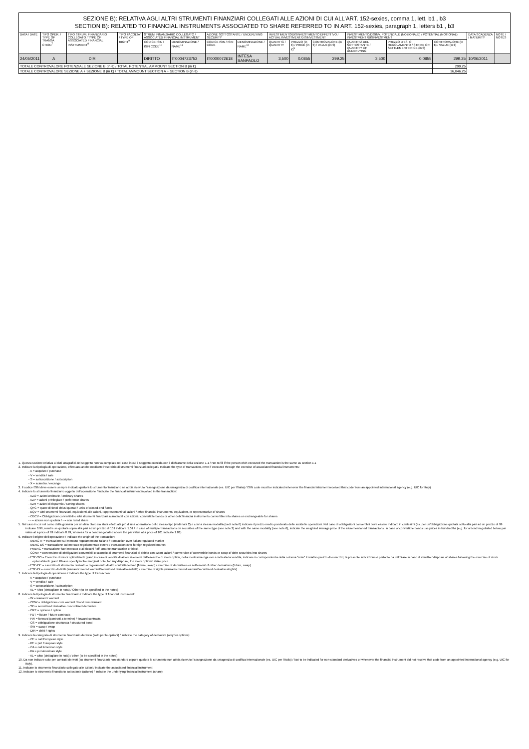| SEZIONE B): RELATIVA AGLI ALTRI STRUMENTI FINANZIARI COLLEGATI ALLE AZIONI DI CUI ALL’ART. 152-sexies, comma 1, lett. b1 , b3 SECTION B): RELATED TO FINANCIAL INSTRUMENTS ASSOCIATED TO SHARE REFERRED TO IN ART. 152-sexies, paragraph 1, letters b1 , b3 | | | | | | | | | | | | | | | |
| DATA / DATE | TIPO OPER. / TYPE OF TRANSA CTION<sup>7</sup> | TIPO STRUM. FINANZIARIO COLLEGATO / TYPE OF ASSOCIATED FINANCIAL INSTRUMENT<sup>8</sup> | TIPO FACOLTA' / TYPE OF RIGHT<sup>9</sup> | STRUM. FINANZIARIO COLLEGATO / ASSOCIATED FINANCIAL INSTRUMENT | | AZIONE SOTTOSTANTE / UNDERLYING SECURITY | | INVESTIMENTO/DISINVESTIMENTO EFFETTIVO / ACTUAL INVESTMENT/DISINVESTMENT | | | INVESTIMENTO/DISINV. POTENZIALE (NOZIONALE) / POTENTIAL (NOTIONAL) INVESTMENT /DISINVESTMENT | | | DATA SCADENZA / MATURITY | NOTE / NOTES |
| | | | | CODICE ISIN / ISIN CODE<sup>10</sup> | DENOMINAZIONE / NAME<sup>11</sup> | CODICE ISIN / ISIN CODE | DENOMINAZIONE / NAME<sup>12</sup> | QUANTITÀ / QUANTITY | PREZZO (in €) / PRICE (in €)<sup>5</sup> | CONTROVALORE (in €) / VALUE (in €) | QUANTITÀ DEL SOTTOSTANTE / QUANTITY OF UNDERLYING | PREZZO D'ES. O REGOLAMENTO / STRIKE OR SETTLEMENT PRICE (in €) | CONTROVALORE (in €) / VALUE (in €) | | |
| 24/05/2011 | A | DIR | | DIRITTO | IT0004723752 | IT0000072618 | INTESA SANPAOLO | 3,500 | 0.0855 | 299.25 | 3,500 | 0.0855 | 299.25 | 10/06/2011 | |
| TOTALE CONTROVALORE POTENZIALE SEZIONE B (in €) / TOTAL POTENTIAL AMMOUNT SECTION B (in €) | | | | | | | | | | | | | 299.25 | | |
| TOTALE CONTROVALORE SEZIONE A + SEZIONE B (in €) / TOTAL AMMOUNT SECTION A + SECTION B (in €) | | | | | | | | | | | | | 16,046.25 | | |
1. Questa sezione relativa ai dati anagrafici del soggetto non va compilata nel caso in cui il soggetto coincida con il dichiarante della sezione 1.1 / Not to fill if the person wich executed the transaction is the same as section 1.1
2. Indicare la tipologia di operazione, effettuata anche mediante l'esercizio di strumenti finanziari collegati / Indicate the type of transaction, even if executed through the exercise of associated financial instruments:
- A = acquisto / purchase
- V = vendita / sale
- S = sottoscrizione / subscription
- X = scambio / excange
3. Il codice ISIN deve essere sempre indicato qualora lo strumento finanziario ne abbia ricevuto l'assegnazione da un'agenzia di codifica internazionale (es. UIC per l'Italia) / ISIN code must be indicated whenever the financial istrument received that code from an appointed international agency (e.g. UIC for Italy)
4. Indicare lo strumento finanziario oggetto dell'operazione / Indicate the financial instrument involved in the transaction:
- AZO = azioni ordinarie / ordinary shares
- AZP = azioni privilegiate / preference shares
- AZR = azioni di risparmio / saving shares
- QFC = quote di fondi chiusi quotati / units of closed-end funds
- EQV = altri strumenti finanziari, equivalenti alle azioni, rappresentanti tali azioni / other financial instruments, equivalent, or representative of shares
- OBCV = Obbligazioni convertibili o altri strumenti finanziari scambiabili con azioni / convertible bonds or other debt financial instruments convertible into shares or exchangeable for shares
- - = azione non quotata / - = non listed share
5. Nel caso in cui nel corso della giornata per un dato titolo sia stata effettuata più di una operazione dello stesso tipo (vedi nota 2) e con la stessa modalità (vedi nota 6) indicare il prezzo medio ponderato delle suddette operazioni. Nel caso di obbligazioni convertibili deve essere indicato in centesimi (es. per un'obbligazione quotata sotto alla pari ad un prezzo di 99 indicare 0.99, mentre se quotata sopra alla pari ad un prezzo di 101 indicare 1.01 / In case of multiple transactions on securities of the same type (see note 2) and with the same modality (see note 6), indicate the weighted average price of the aforementioned transactions. In case of convertible bonds use prices in hundredths (e.g. for a bond negotiated below par value at a price of 99 indicate 0.99, whereas for a bond negotiated above the par value at a price of 101 indicate 1.01).
6. Indicare l'origine dell'operazione / Indicate the origin of the transaction:
- MERC-IT = transazione sul mercato regolamentato italiano / transaction over italian regulated market
- MERC-ES = transazione sul mercato regolamentato estero / transaction over foreign regulated market
- FMERC = transazione fuori mercato o ai blocchi / off-amarket transaction or block
- CONV = conversione di obbligazioni convertibili o scambio di strumenti finanziari di debito con azioni azioni / conversion of convertible bonds or swap of debt-securities into shares
- ESE-SO = Esercizio di stock option/stock grant; in caso di vendita di azioni rivenienti dall'esercizio di stock option, nella medesima riga ove è indicata la vendita, indicare in corrispondenza della colonna “note” il relativo prezzo di esercizio; la presente indicazione è pertanto da utilizzare in caso di vendita / disposal of shares following the exercise of stock options/stock grant. Please specify in the marginal note, for any disposal, the stock options' strike price
- ESE-DE = esercizio di strumento derivato o regolamento di altri contratti derivati (future, swap) / exercise of derivatives or settlement of other derivatives (future, swap)
- ESE-DI = esercizio di diritti (warrant/covered warrant/securitised derivatives/diritti) / exercise of rights (warrant/covered warrant/securitised derivatives/rights)
7. Indicare la tipologia di operazione / Indicate the type of transaction:
- A = acquisto / purchase
- V = vendita / sale
- S = sottoscrizione / subscription
- AL = Altro (dettagliare in nota) / Other (to be specified in the notes)
8. Indicare la tipologia di strumento finanziario / Indicate the type of financial instrument:
- W = warrant / warrant
- OBW = obbligazione cum warrant / bond cum warrant
- SD = securitised derivative / securitised derivative
- OPZ = opzione / option
- FUT = future / future contracts
- FW = forward (contratti a termine) / forward contracts
- OS = obbligazione strutturata / structured bond
- SW = swap / swap
- DIR = diritti / rights
9. Indicare la categoria di strumento finanziario derivato (solo per le opzioni) / Indicate the category of derivative (only for options):
- CE = call European style
- PE = put European style
- CA = call American style
- PA = put American style
- AL = altro (dettagliare in nota) / other (to be specified in the notes)
10. Da non indicare solo per contratti derivati (su strumenti finanziari) non standard oppure qualora lo strumento non abbia ricevuto l'assegnazione da un'agenzia di codifica internazionale (es. UIC per l'Italia) / Not to be indicated for non-standard derivatives or whenever the financial instrument did not receive that code from an appointed international agency (e.g. UIC for Italy).
11. Indicare lo strumento finanziario collegato alle azioni / Indicate the associated financial instrument
12. Indicare lo strumento finanziario sottostante (azione) / Indicate the underlying financial instrument (share)